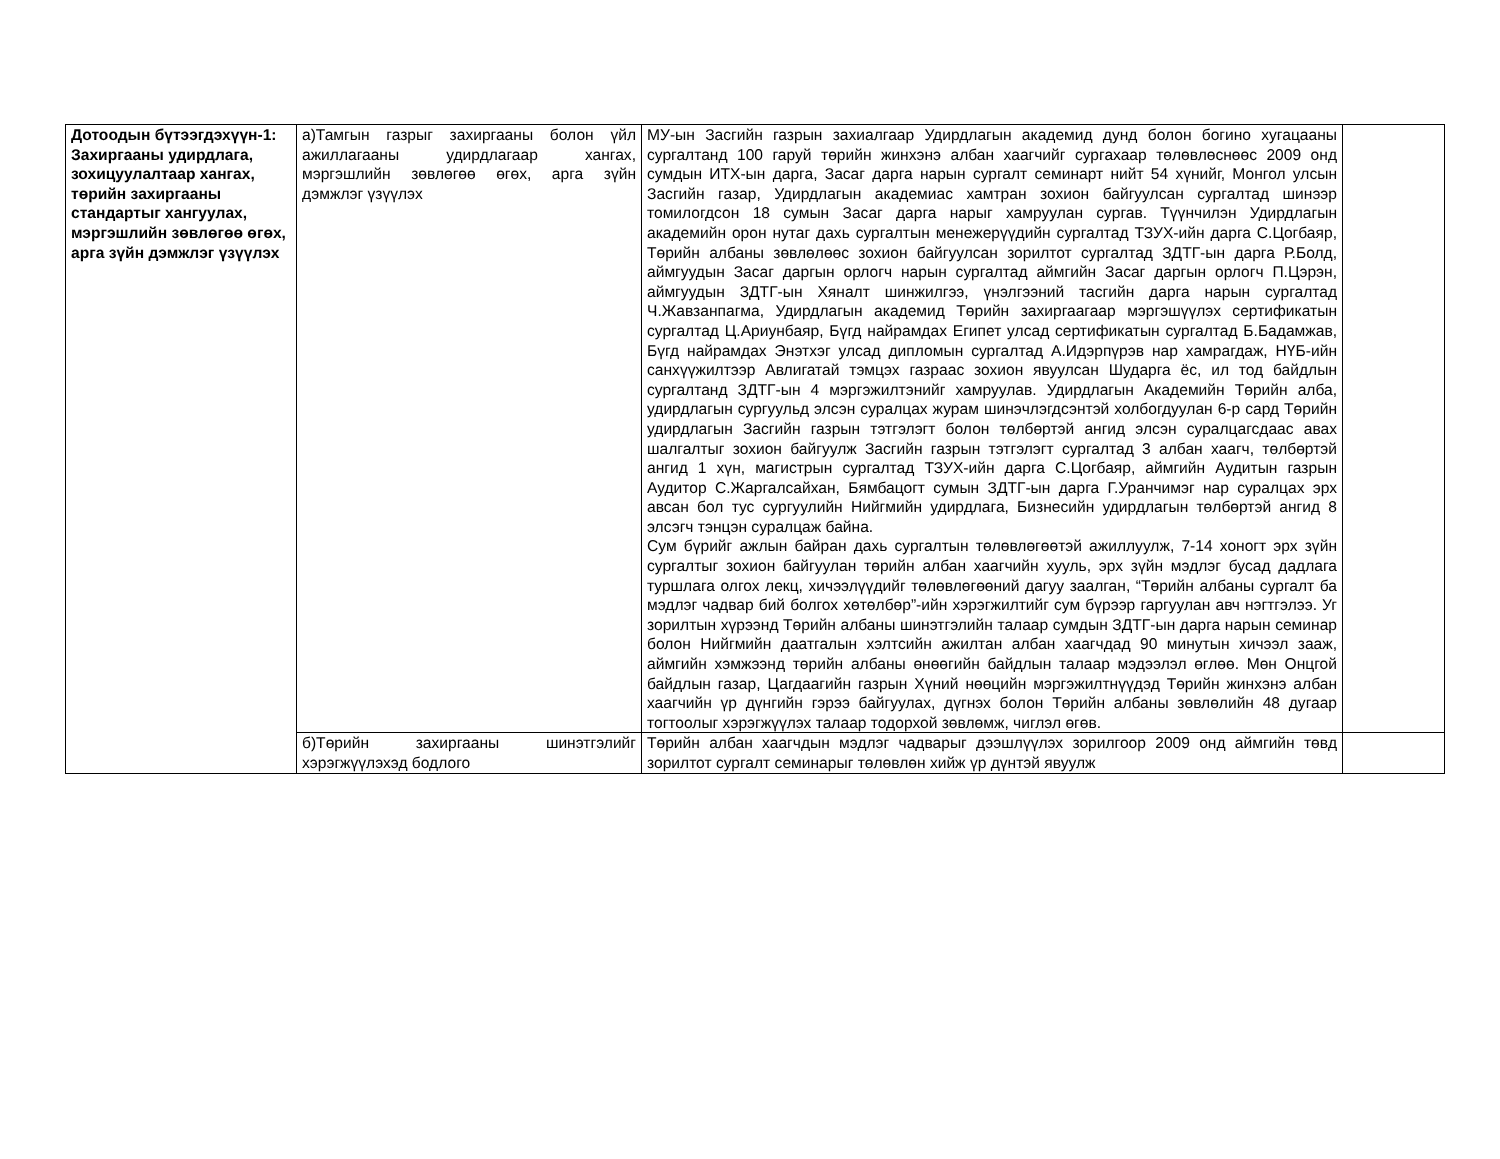| Дотоодын бүтээгдэхүүн-1: Захиргааны удирдлага, зохицуулалтаар хангах, төрийн захиргааны стандартыг хангуулах, мэргэшлийн зөвлөгөө өгөх, арга зүйн дэмжлэг үзүүлэх | а)Тамгын газрыг захиргааны болон үйл ажиллагааны удирдлагаар хангах, мэргэшлийн зөвлөгөө өгөх, арга зүйн дэмжлэг үзүүлэх | МУ-ын Засгийн газрын захиалгаар Удирдлагын академид дунд болон богино хугацааны сургалтанд 100 гаруй төрийн жинхэнэ албан хаагчийг сургахаар төлөвлөснөөс 2009 онд сумдын ИТХ-ын дарга, Засаг дарга нарын сургалт семинарт нийт 54 хүнийг, Монгол улсын Засгийн газар, Удирдлагын академиас хамтран зохион байгуулсан сургалтад шинээр томилогдсон 18 сумын Засаг дарга нарыг хамруулан сургав. Түүнчилэн Удирдлагын академийн орон нутаг дахь сургалтын менежерүүдийн сургалтад ТЗУХ-ийн дарга С.Цогбаяр, Төрийн албаны зөвлөлөөс зохион байгуулсан зорилтот сургалтад ЗДТГ-ын дарга Р.Болд, аймгуудын Засаг даргын орлогч нарын сургалтад аймгийн Засаг даргын орлогч П.Цэрэн, аймгуудын ЗДТГ-ын Хяналт шинжилгээ, үнэлгээний тасгийн дарга нарын сургалтад Ч.Жавзанпагма, Удирдлагын академид Төрийн захиргаагаар мэргэшүүлэх сертификатын сургалтад Ц.Ариунбаяр, Бүгд найрамдах Египет улсад сертификатын сургалтад Б.Бадамжав, Бүгд найрамдах Энэтхэг улсад дипломын сургалтад А.Идэрпүрэв нар хамрагдаж, НҮБ-ийн санхүүжилтээр Авлигатай тэмцэх газраас зохион явуулсан Шударга ёс, ил тод байдлын сургалтанд ЗДТГ-ын 4 мэргэжилтэнийг хамруулав. Удирдлагын Академийн Төрийн алба, удирдлагын сургуульд элсэн суралцах журам шинэчлэгдсэнтэй холбогдуулан 6-р сард Төрийн удирдлагын Засгийн газрын тэтгэлэгт болон төлбөртэй ангид элсэн суралцагсдаас авах шалгалтыг зохион байгуулж Засгийн газрын тэтгэлэгт сургалтад 3 албан хаагч, төлбөртэй ангид 1 хүн, магистрын сургалтад ТЗУХ-ийн дарга С.Цогбаяр, аймгийн Аудитын газрын Аудитор С.Жаргалсайхан, Бямбацогт сумын ЗДТГ-ын дарга Г.Уранчимэг нар суралцах эрх авсан бол тус сургуулийн Нийгмийн удирдлага, Бизнесийн удирдлагын төлбөртэй ангид 8 элсэгч тэнцэн суралцаж байна. Сум бүрийг ажлын байран дахь сургалтын төлөвлөгөөтэй ажиллуулж, 7-14 хоногт эрх зүйн сургалтыг зохион байгуулан төрийн албан хаагчийн хууль, эрх зүйн мэдлэг бусад дадлага туршлага олгох лекц, хичээлүүдийг төлөвлөгөөний дагуу заалган, “Төрийн албаны сургалт ба мэдлэг чадвар бий болгох хөтөлбөр”-ийн хэрэгжилтийг сум бүрээр гаргуулан авч нэгтгэлээ. Уг зорилтын хүрээнд Төрийн албаны шинэтгэлийн талаар сумдын ЗДТГ-ын дарга нарын семинар болон Нийгмийн даатгалын хэлтсийн ажилтан албан хаагчдад 90 минутын хичээл зааж, аймгийн хэмжээнд төрийн албаны өнөөгийн байдлын талаар мэдээлэл өглөө. Мөн Онцгой байдлын газар, Цагдаагийн газрын Хүний нөөцийн мэргэжилтнүүдэд Төрийн жинхэнэ албан хаагчийн үр дүнгийн гэрээ байгуулах, дүгнэх болон Төрийн албаны зөвлөлийн 48 дугаар тогтоолыг хэрэгжүүлэх талаар тодорхой зөвлөмж, чиглэл өгөв. | |
| | б)Төрийн захиргааны шинэтгэлийг хэрэгжүүлэхэд бодлого | Төрийн албан хаагчдын мэдлэг чадварыг дээшлүүлэх зорилгоор 2009 онд аймгийн төвд зорилтот сургалт семинарыг төлөвлөн хийж үр дүнтэй явуулж | |